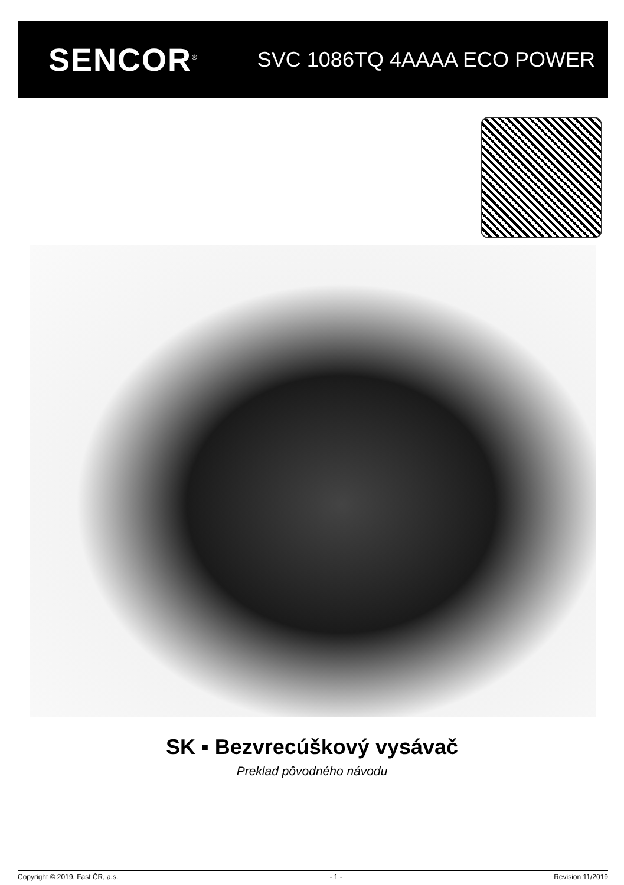SENCOR<sup>®</sup>
SVC 1086TQ 4AAAA ECO POWER
SK ▪ Bezvrecúškový vysávač
Preklad pôvodného návodu
Copyright © 2019, Fast ČR, a.s. - 1 - Revision 11/2019